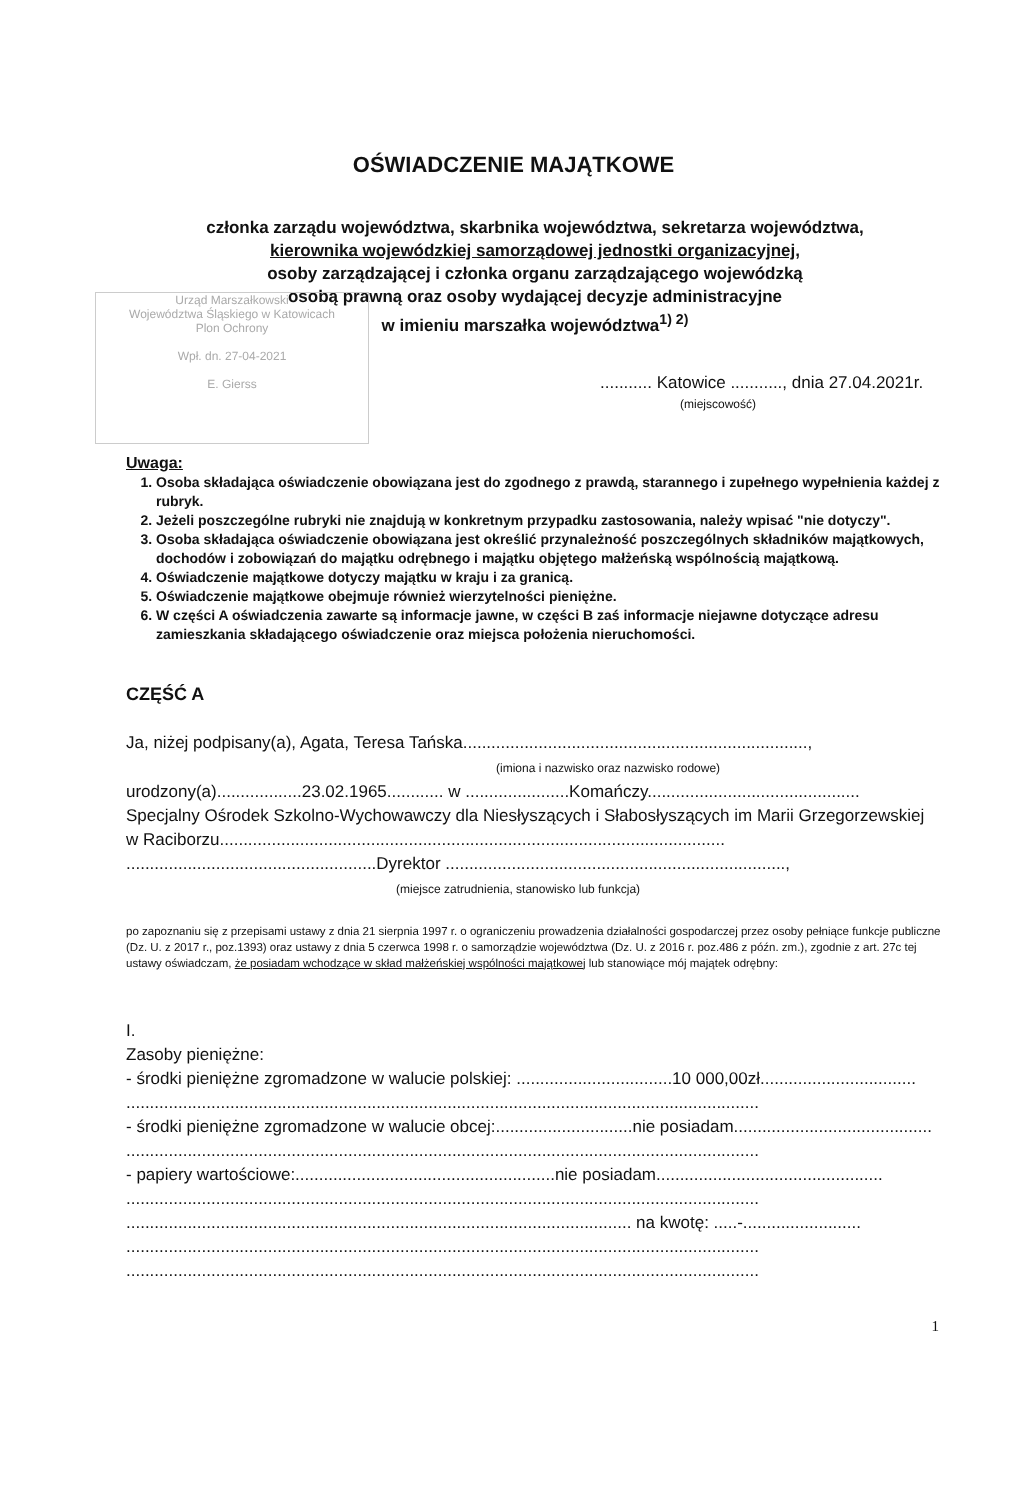OŚWIADCZENIE MAJĄTKOWE
członka zarządu województwa, skarbnika województwa, sekretarza województwa,
kierownika wojewódzkiej samorządowej jednostki organizacyjnej,
osoby zarządzającej i członka organu zarządzającego wojewódzką
osobą prawną oraz osoby wydającej decyzje administracyjne
w imieniu marszałka województwa<sup>1) 2)</sup>
Urząd Marszałkowski
Województwa Śląskiego w Katowicach
Plon Ochrony
Wpł. dn. 27-04-2021
E. Gierss
........... Katowice ..........., dnia 27.04.2021r.
(miejscowość)
Uwaga:
1. Osoba składająca oświadczenie obowiązana jest do zgodnego z prawdą, starannego i zupełnego wypełnienia każdej z rubryk.
2. Jeżeli poszczególne rubryki nie znajdują w konkretnym przypadku zastosowania, należy wpisać "nie dotyczy".
3. Osoba składająca oświadczenie obowiązana jest określić przynależność poszczególnych składników majątkowych, dochodów i zobowiązań do majątku odrębnego i majątku objętego małżeńską wspólnością majątkową.
4. Oświadczenie majątkowe dotyczy majątku w kraju i za granicą.
5. Oświadczenie majątkowe obejmuje również wierzytelności pieniężne.
6. W części A oświadczenia zawarte są informacje jawne, w części B zaś informacje niejawne dotyczące adresu zamieszkania składającego oświadczenie oraz miejsca położenia nieruchomości.
CZĘŚĆ A
Ja, niżej podpisany(a), Agata, Teresa Tańska.........................................................................,
(imiona i nazwisko oraz nazwisko rodowe)
urodzony(a)..................23.02.1965............ w ......................Komańczy.............................................
Specjalny Ośrodek Szkolno-Wychowawczy dla Niesłyszących i Słabosłyszących im Marii Grzegorzewskiej w Raciborzu...........................................................................................................
.....................................................Dyrektor ........................................................................,
(miejsce zatrudnienia, stanowisko lub funkcja)
po zapoznaniu się z przepisami ustawy z dnia 21 sierpnia 1997 r. o ograniczeniu prowadzenia działalności gospodarczej przez osoby pełniące funkcje publiczne (Dz. U. z 2017 r., poz.1393) oraz ustawy z dnia 5 czerwca 1998 r. o samorządzie województwa (Dz. U. z 2016 r. poz.486 z późn. zm.), zgodnie z art. 27c tej ustawy oświadczam, że posiadam wchodzące w skład małżeńskiej wspólności majątkowej lub stanowiące mój majątek odrębny:
I.
Zasoby pieniężne:
- środki pieniężne zgromadzone w walucie polskiej: .................................10 000,00zł.................................
......................................................................................................................................
- środki pieniężne zgromadzone w walucie obcej:.............................nie posiadam..........................................
......................................................................................................................................
- papiery wartościowe:.......................................................nie posiadam................................................
......................................................................................................................................
........................................................................................................... na kwotę: .....-.........................
......................................................................................................................................
......................................................................................................................................
1